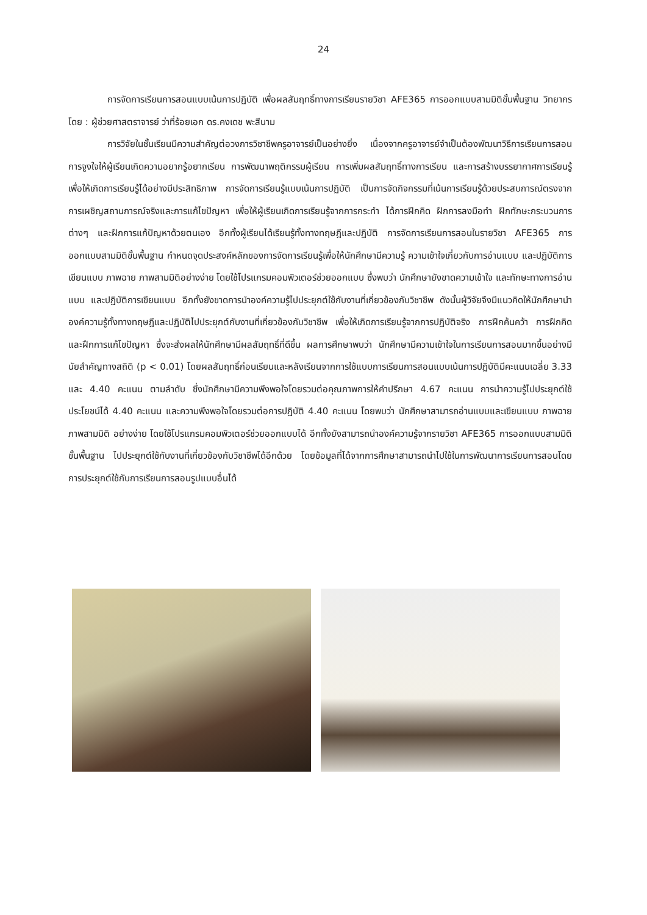24
การจัดการเรียนการสอนแบบเน้นการปฏิบัติ เพื่อผลสัมฤทธิ์ทางการเรียนรายวิชา AFE365 การออกแบบสามมิติขั้นพื้นฐาน วิทยากรโดย : ผู้ช่วยศาสตราจารย์ ว่าที่ร้อยเอก ดร.คงเดช พะสีนาม
การวิจัยในชั้นเรียนมีความสำคัญต่อวงการวิชาชีพครูอาจารย์เป็นอย่างยิ่ง เนื่องจากครูอาจารย์จำเป็นต้องพัฒนาวิธีการเรียนการสอน การจูงใจให้ผู้เรียนเกิดความอยากรู้อยากเรียน การพัฒนาพฤติกรรมผู้เรียน การเพิ่มผลสัมฤทธิ์ทางการเรียน และการสร้างบรรยากาศการเรียนรู้ เพื่อให้เกิดการเรียนรู้ได้อย่างมีประสิทธิภาพ การจัดการเรียนรู้แบบเน้นการปฏิบัติ เป็นการจัดกิจกรรมที่เน้นการเรียนรู้ด้วยประสบการณ์ตรงจากการเผชิญสถานการณ์จริงและการแก้ไขปัญหา เพื่อให้ผู้เรียนเกิดการเรียนรู้จากการกระทำ ได้การฝึกคิด ฝึกการลงมือทำ ฝึกทักษะกระบวนการต่างๆ และฝึกการแก้ปัญหาด้วยตนเอง อีกทั้งผู้เรียนได้เรียนรู้ทั้งทางทฤษฎีและปฏิบัติ การจัดการเรียนการสอนในรายวิชา AFE365 การออกแบบสามมิติขั้นพื้นฐาน กำหนดจุดประสงค์หลักของการจัดการเรียนรู้เพื่อให้นักศึกษามีความรู้ ความเข้าใจเกี่ยวกับการอ่านแบบ และปฏิบัติการเขียนแบบ ภาพฉาย ภาพสามมิติอย่างง่าย โดยใช้โปรแกรมคอมพิวเตอร์ช่วยออกแบบ ซึ่งพบว่า นักศึกษายังขาดความเข้าใจ และทักษะทางการอ่านแบบ และปฏิบัติการเขียนแบบ อีกทั้งยังขาดการนำองค์ความรู้ไปประยุกต์ใช้กับงานที่เกี่ยวข้องกับวิชาชีพ ดังนั้นผู้วิจัยจึงมีแนวคิดให้นักศึกษานำองค์ความรู้ทั้งทางทฤษฎีและปฏิบัติไปประยุกต์กับงานที่เกี่ยวข้องกับวิชาชีพ เพื่อให้เกิดการเรียนรู้จากการปฏิบัติจริง การฝึกค้นคว้า การฝึกคิด และฝึกการแก้ไขปัญหา ซึ่งจะส่งผลให้นักศึกษามีผลสัมฤทธิ์ที่ดีขึ้น ผลการศึกษาพบว่า นักศึกษามีความเข้าใจในการเรียนการสอนมากขึ้นอย่างมีนัยสำคัญทางสถิติ (p < 0.01) โดยผลสัมฤทธิ์ก่อนเรียนและหลังเรียนจากการใช้แบบการเรียนการสอนแบบเน้นการปฏิบัติมีคะแนนเฉลี่ย 3.33 และ 4.40 คะแนน ตามลำดับ ซึ่งนักศึกษามีความพึงพอใจโดยรวมต่อคุณภาพการให้คำปรึกษา 4.67 คะแนน การนำความรู้ไปประยุกต์ใช้ประโยชน์ได้ 4.40 คะแนน และความพึงพอใจโดยรวมต่อการปฏิบัติ 4.40 คะแนน โดยพบว่า นักศึกษาสามารถอ่านแบบและเขียนแบบ ภาพฉาย ภาพสามมิติ อย่างง่าย โดยใช้โปรแกรมคอมพิวเตอร์ช่วยออกแบบได้ อีกทั้งยังสามารถนำองค์ความรู้จากรายวิชา AFE365 การออกแบบสามมิติขั้นพื้นฐาน ไปประยุกต์ใช้กับงานที่เกี่ยวข้องกับวิชาชีพได้อีกด้วย โดยข้อมูลที่ได้จากการศึกษาสามารถนำไปใช้ในการพัฒนาการเรียนการสอนโดยการประยุกต์ใช้กับการเรียนการสอนรูปแบบอื่นได้